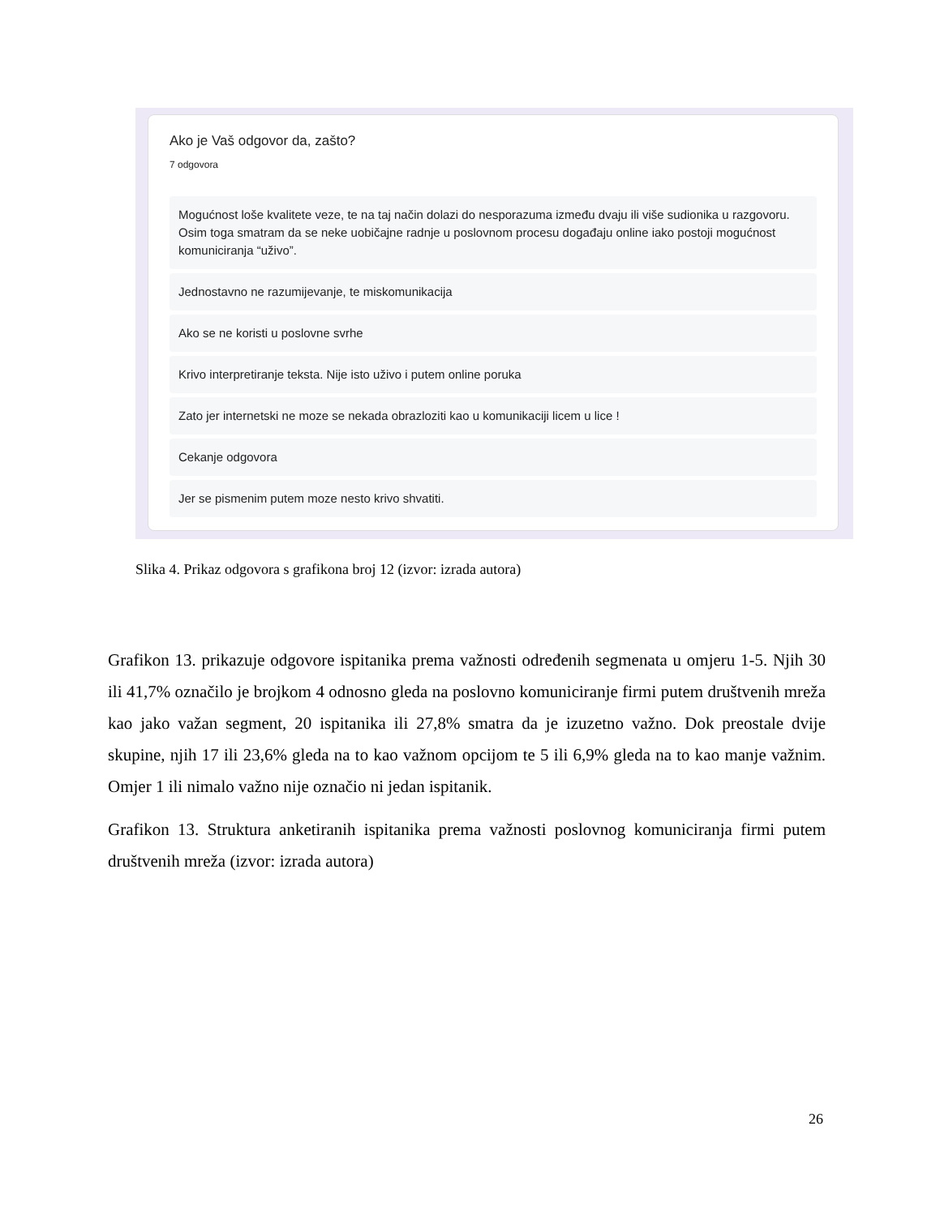Ako je Vaš odgovor da, zašto?
7 odgovora
Mogućnost loše kvalitete veze, te na taj način dolazi do nesporazuma između dvaju ili više sudionika u razgovoru. Osim toga smatram da se neke uobičajne radnje u poslovnom procesu događaju online iako postoji mogućnost komuniciranja “uživo”.
Jednostavno ne razumijevanje, te miskomunikacija
Ako se ne koristi u poslovne svrhe
Krivo interpretiranje teksta. Nije isto uživo i putem online poruka
Zato jer internetski ne moze se nekada obrazloziti kao u komunikaciji licem u lice !
Cekanje odgovora
Jer se pismenim putem moze nesto krivo shvatiti.
Slika 4. Prikaz odgovora s grafikona broj 12 (izvor: izrada autora)
Grafikon 13. prikazuje odgovore ispitanika prema važnosti određenih segmenata u omjeru 1-5. Njih 30 ili 41,7% označilo je brojkom 4 odnosno gleda na poslovno komuniciranje firmi putem društvenih mreža kao jako važan segment, 20 ispitanika ili 27,8% smatra da je izuzetno važno. Dok preostale dvije skupine, njih 17 ili 23,6% gleda na to kao važnom opcijom te 5 ili 6,9% gleda na to kao manje važnim. Omjer 1 ili nimalo važno nije označio ni jedan ispitanik.
Grafikon 13. Struktura anketiranih ispitanika prema važnosti poslovnog komuniciranja firmi putem društvenih mreža (izvor: izrada autora)
26